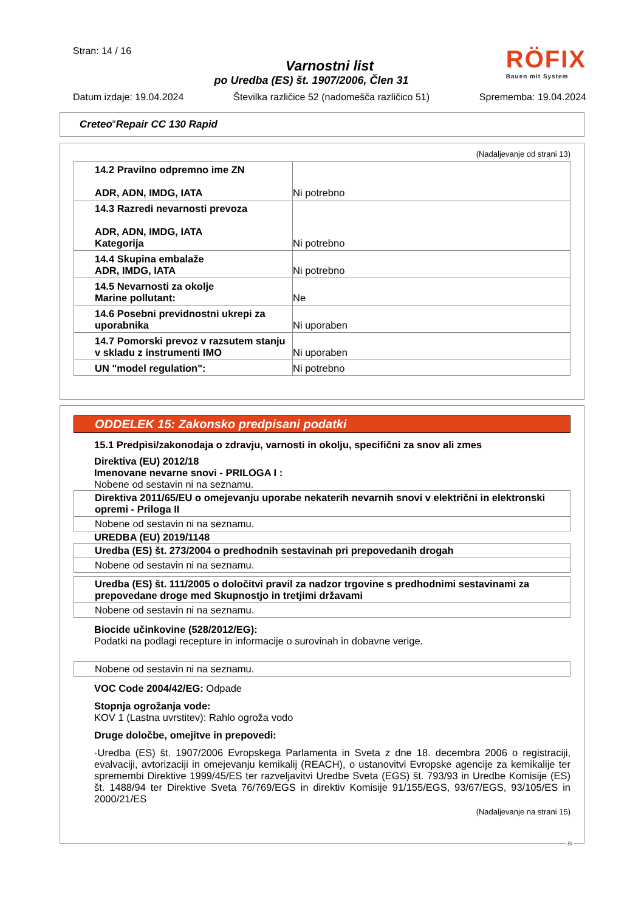Stran: 14 / 16
RÖFIX
Bauen mit System
Varnostni list
po Uredba (ES) št. 1907/2006, Člen 31
Datum izdaje: 19.04.2024 Številka različice 52 (nadomešča različico 51) Sprememba: 19.04.2024
Creteo<sup>®</sup>Repair CC 130 Rapid
(Nadaljevanje od strani 13)
| 14.2 Pravilno odpremno ime ZN ADR, ADN, IMDG, IATA | Ni potrebno |
| 14.3 Razredi nevarnosti prevoza ADR, ADN, IMDG, IATA Kategorija | Ni potrebno |
| 14.4 Skupina embalaže ADR, IMDG, IATA | Ni potrebno |
| 14.5 Nevarnosti za okolje Marine pollutant: | Ne |
| 14.6 Posebni previdnostni ukrepi za uporabnika | Ni uporaben |
| 14.7 Pomorski prevoz v razsutem stanju v skladu z instrumenti IMO | Ni uporaben |
| UN "model regulation": | Ni potrebno |
ODDELEK 15: Zakonsko predpisani podatki
15.1 Predpisi/zakonodaja o zdravju, varnosti in okolju, specifični za snov ali zmes
Direktiva (EU) 2012/18
Imenovane nevarne snovi - PRILOGA I :
Nobene od sestavin ni na seznamu.
Direktiva 2011/65/EU o omejevanju uporabe nekaterih nevarnih snovi v električni in elektronski opremi - Priloga II
Nobene od sestavin ni na seznamu.
UREDBA (EU) 2019/1148
Uredba (ES) št. 273/2004 o predhodnih sestavinah pri prepovedanih drogah
Nobene od sestavin ni na seznamu.
Uredba (ES) št. 111/2005 o določitvi pravil za nadzor trgovine s predhodnimi sestavinami za prepovedane droge med Skupnostjo in tretjimi državami
Nobene od sestavin ni na seznamu.
Biocide učinkovine (528/2012/EG):
Podatki na podlagi recepture in informacije o surovinah in dobavne verige.
Nobene od sestavin ni na seznamu.
VOC Code 2004/42/EG: Odpade
Stopnja ogrožanja vode:
KOV 1 (Lastna uvrstitev): Rahlo ogroža vodo
Druge določbe, omejitve in prepovedi:
·Uredba (ES) št. 1907/2006 Evropskega Parlamenta in Sveta z dne 18. decembra 2006 o registraciji, evalvaciji, avtorizaciji in omejevanju kemikalij (REACH), o ustanovitvi Evropske agencije za kemikalije ter spremembi Direktive 1999/45/ES ter razveljavitvi Uredbe Sveta (EGS) št. 793/93 in Uredbe Komisije (ES) št. 1488/94 ter Direktive Sveta 76/769/EGS in direktiv Komisije 91/155/EGS, 93/67/EGS, 93/105/ES in 2000/21/ES
(Nadaljevanje na strani 15)
SI